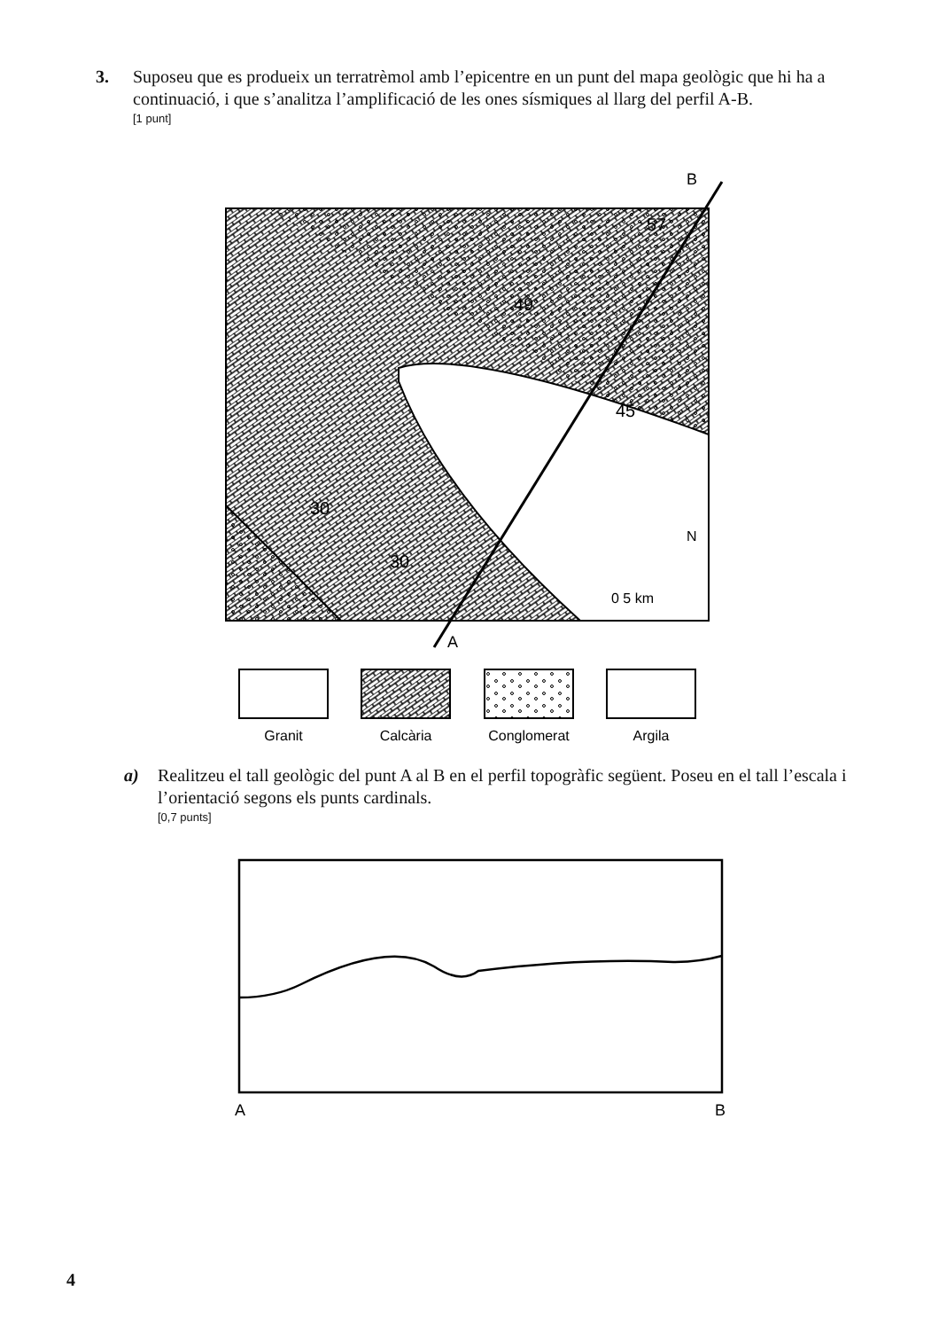3. Suposeu que es produeix un terratrèmol amb l’epicentre en un punt del mapa geològic que hi ha a continuació, i que s’analitza l’amplificació de les ones sísmiques al llarg del perfil A-B.
[1 punt]
49
57
45
30
30
0 5 km
N
B
A
Granit
Calcària
Conglomerat
Argila
a) Realitzeu el tall geològic del punt A al B en el perfil topogràfic següent. Poseu en el tall l’escala i l’orientació segons els punts cardinals.
[0,7 punts]
A
B
4